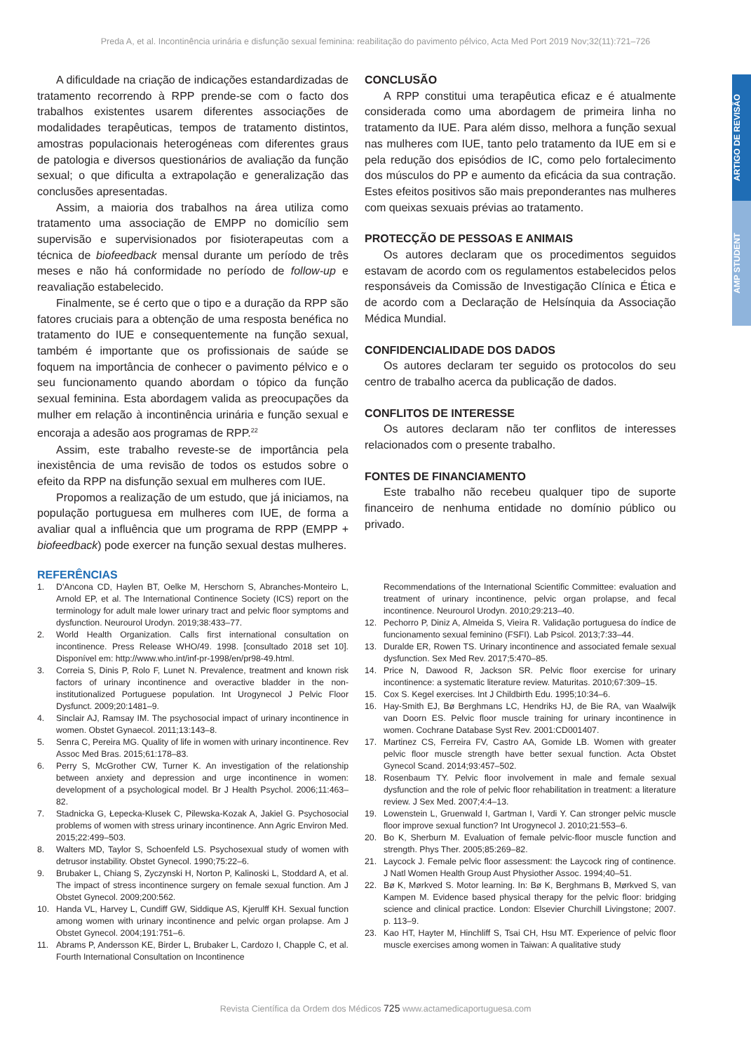Preda A, et al. Incontinência urinária e disfunção sexual feminina: reabilitação do pavimento pélvico, Acta Med Port 2019 Nov;32(11):721–726
ARTIGO DE REVISÃO
AMP STUDENT
A dificuldade na criação de indicações estandardizadas de tratamento recorrendo à RPP prende-se com o facto dos trabalhos existentes usarem diferentes associações de modalidades terapêuticas, tempos de tratamento distintos, amostras populacionais heterogéneas com diferentes graus de patologia e diversos questionários de avaliação da função sexual; o que dificulta a extrapolação e generalização das conclusões apresentadas.
Assim, a maioria dos trabalhos na área utiliza como tratamento uma associação de EMPP no domicílio sem supervisão e supervisionados por fisioterapeutas com a técnica de biofeedback mensal durante um período de três meses e não há conformidade no período de follow-up e reavaliação estabelecido.
Finalmente, se é certo que o tipo e a duração da RPP são fatores cruciais para a obtenção de uma resposta benéfica no tratamento do IUE e consequentemente na função sexual, também é importante que os profissionais de saúde se foquem na importância de conhecer o pavimento pélvico e o seu funcionamento quando abordam o tópico da função sexual feminina. Esta abordagem valida as preocupações da mulher em relação à incontinência urinária e função sexual e encoraja a adesão aos programas de RPP.<sup>22</sup>
Assim, este trabalho reveste-se de importância pela inexistência de uma revisão de todos os estudos sobre o efeito da RPP na disfunção sexual em mulheres com IUE.
Propomos a realização de um estudo, que já iniciamos, na população portuguesa em mulheres com IUE, de forma a avaliar qual a influência que um programa de RPP (EMPP + biofeedback) pode exercer na função sexual destas mulheres.
CONCLUSÃO
A RPP constitui uma terapêutica eficaz e é atualmente considerada como uma abordagem de primeira linha no tratamento da IUE. Para além disso, melhora a função sexual nas mulheres com IUE, tanto pelo tratamento da IUE em si e pela redução dos episódios de IC, como pelo fortalecimento dos músculos do PP e aumento da eficácia da sua contração. Estes efeitos positivos são mais preponderantes nas mulheres com queixas sexuais prévias ao tratamento.
PROTECÇÃO DE PESSOAS E ANIMAIS
Os autores declaram que os procedimentos seguidos estavam de acordo com os regulamentos estabelecidos pelos responsáveis da Comissão de Investigação Clínica e Ética e de acordo com a Declaração de Helsínquia da Associação Médica Mundial.
CONFIDENCIALIDADE DOS DADOS
Os autores declaram ter seguido os protocolos do seu centro de trabalho acerca da publicação de dados.
CONFLITOS DE INTERESSE
Os autores declaram não ter conflitos de interesses relacionados com o presente trabalho.
FONTES DE FINANCIAMENTO
Este trabalho não recebeu qualquer tipo de suporte financeiro de nenhuma entidade no domínio público ou privado.
REFERÊNCIAS
1. D'Ancona CD, Haylen BT, Oelke M, Herschorn S, Abranches-Monteiro L, Arnold EP, et al. The International Continence Society (ICS) report on the terminology for adult male lower urinary tract and pelvic floor symptoms and dysfunction. Neurourol Urodyn. 2019;38:433–77.
2. World Health Organization. Calls first international consultation on incontinence. Press Release WHO/49. 1998. [consultado 2018 set 10]. Disponível em: http://www.who.int/inf-pr-1998/en/pr98-49.html.
3. Correia S, Dinis P, Rolo F, Lunet N. Prevalence, treatment and known risk factors of urinary incontinence and overactive bladder in the non-institutionalized Portuguese population. Int Urogynecol J Pelvic Floor Dysfunct. 2009;20:1481–9.
4. Sinclair AJ, Ramsay IM. The psychosocial impact of urinary incontinence in women. Obstet Gynaecol. 2011;13:143–8.
5. Senra C, Pereira MG. Quality of life in women with urinary incontinence. Rev Assoc Med Bras. 2015;61:178–83.
6. Perry S, McGrother CW, Turner K. An investigation of the relationship between anxiety and depression and urge incontinence in women: development of a psychological model. Br J Health Psychol. 2006;11:463–82.
7. Stadnicka G, Łepecka-Klusek C, Pilewska-Kozak A, Jakiel G. Psychosocial problems of women with stress urinary incontinence. Ann Agric Environ Med. 2015;22:499–503.
8. Walters MD, Taylor S, Schoenfeld LS. Psychosexual study of women with detrusor instability. Obstet Gynecol. 1990;75:22–6.
9. Brubaker L, Chiang S, Zyczynski H, Norton P, Kalinoski L, Stoddard A, et al. The impact of stress incontinence surgery on female sexual function. Am J Obstet Gynecol. 2009;200:562.
10. Handa VL, Harvey L, Cundiff GW, Siddique AS, Kjerulff KH. Sexual function among women with urinary incontinence and pelvic organ prolapse. Am J Obstet Gynecol. 2004;191:751–6.
11. Abrams P, Andersson KE, Birder L, Brubaker L, Cardozo I, Chapple C, et al. Fourth International Consultation on Incontinence
Recommendations of the International Scientific Committee: evaluation and treatment of urinary incontinence, pelvic organ prolapse, and fecal incontinence. Neurourol Urodyn. 2010;29:213–40.
12. Pechorro P, Diniz A, Almeida S, Vieira R. Validação portuguesa do índice de funcionamento sexual feminino (FSFI). Lab Psicol. 2013;7:33–44.
13. Duralde ER, Rowen TS. Urinary incontinence and associated female sexual dysfunction. Sex Med Rev. 2017;5:470–85.
14. Price N, Dawood R, Jackson SR. Pelvic floor exercise for urinary incontinence: a systematic literature review. Maturitas. 2010;67:309–15.
15. Cox S. Kegel exercises. Int J Childbirth Edu. 1995;10:34–6.
16. Hay-Smith EJ, Bø Berghmans LC, Hendriks HJ, de Bie RA, van Waalwijk van Doorn ES. Pelvic floor muscle training for urinary incontinence in women. Cochrane Database Syst Rev. 2001:CD001407.
17. Martinez CS, Ferreira FV, Castro AA, Gomide LB. Women with greater pelvic floor muscle strength have better sexual function. Acta Obstet Gynecol Scand. 2014;93:457–502.
18. Rosenbaum TY. Pelvic floor involvement in male and female sexual dysfunction and the role of pelvic floor rehabilitation in treatment: a literature review. J Sex Med. 2007;4:4–13.
19. Lowenstein L, Gruenwald I, Gartman I, Vardi Y. Can stronger pelvic muscle floor improve sexual function? Int Urogynecol J. 2010;21:553–6.
20. Bo K, Sherburn M. Evaluation of female pelvic-floor muscle function and strength. Phys Ther. 2005;85:269–82.
21. Laycock J. Female pelvic floor assessment: the Laycock ring of continence. J Natl Women Health Group Aust Physiother Assoc. 1994;40–51.
22. Bø K, Mørkved S. Motor learning. In: Bø K, Berghmans B, Mørkved S, van Kampen M. Evidence based physical therapy for the pelvic floor: bridging science and clinical practice. London: Elsevier Churchill Livingstone; 2007. p. 113–9.
23. Kao HT, Hayter M, Hinchliff S, Tsai CH, Hsu MT. Experience of pelvic floor muscle exercises among women in Taiwan: A qualitative study
Revista Científica da Ordem dos Médicos 725 www.actamedicaportuguesa.com